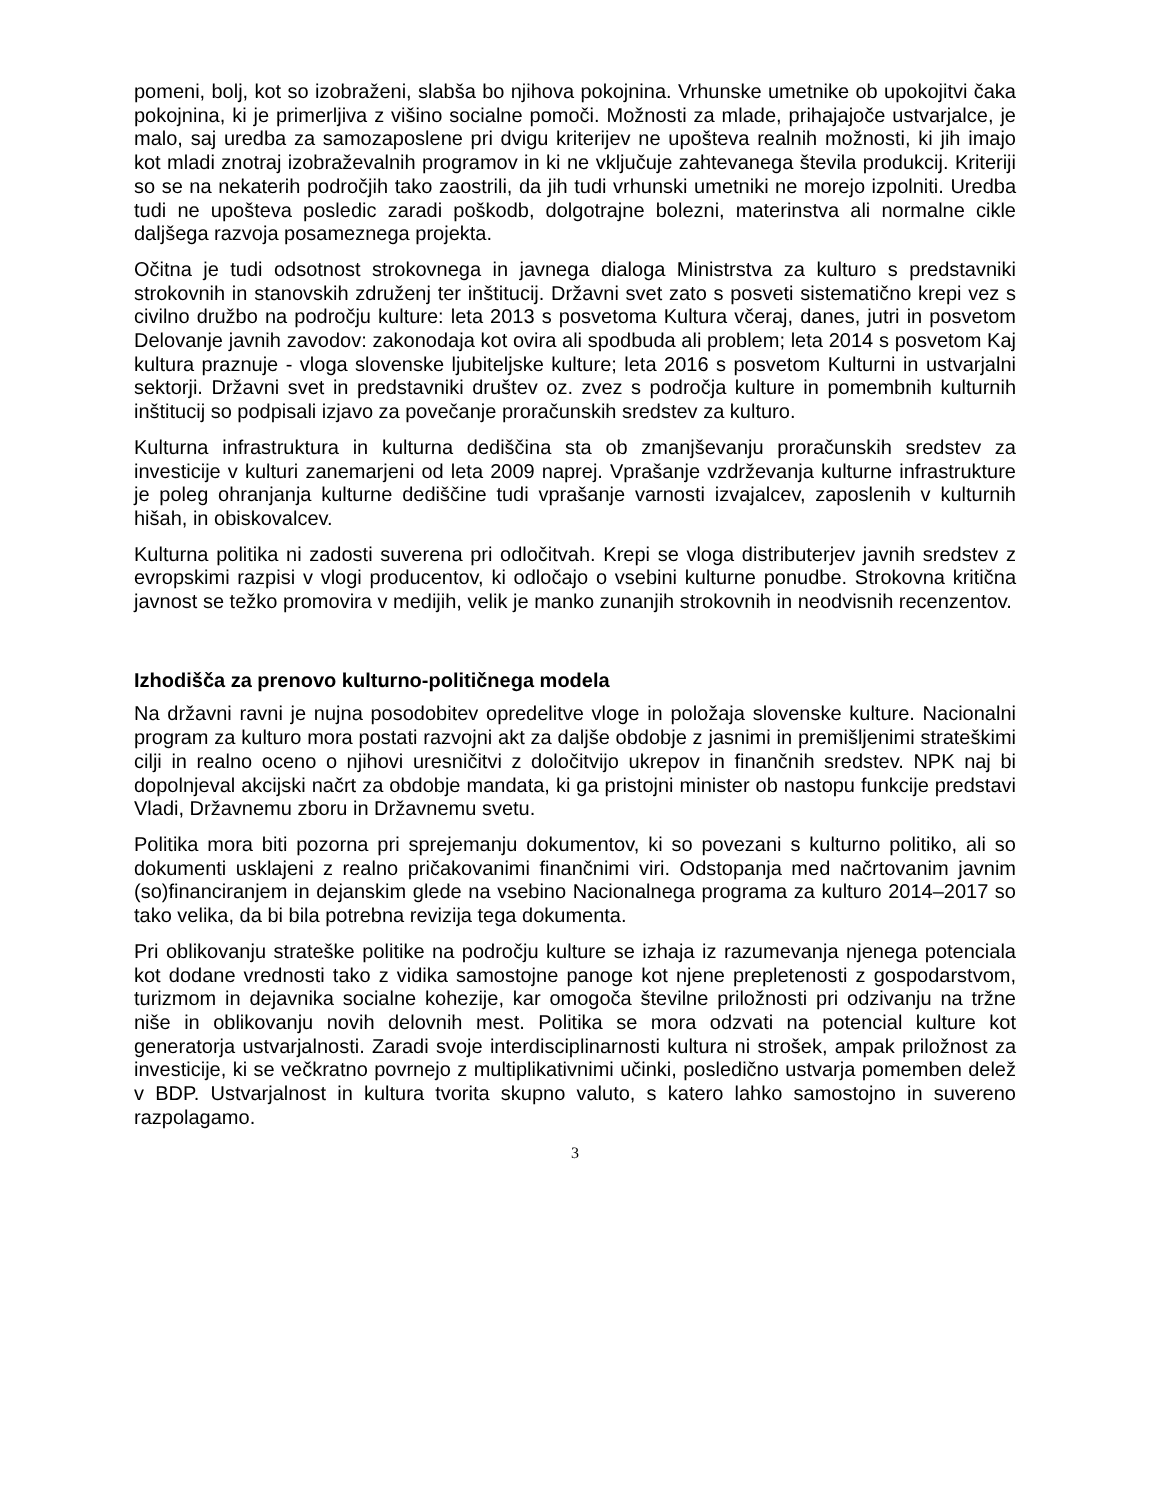pomeni, bolj, kot so izobraženi, slabša bo njihova pokojnina. Vrhunske umetnike ob upokojitvi čaka pokojnina, ki je primerljiva z višino socialne pomoči. Možnosti za mlade, prihajajoče ustvarjalce, je malo, saj uredba za samozaposlene pri dvigu kriterijev ne upošteva realnih možnosti, ki jih imajo kot mladi znotraj izobraževalnih programov in ki ne vključuje zahtevanega števila produkcij. Kriteriji so se na nekaterih področjih tako zaostrili, da jih tudi vrhunski umetniki ne morejo izpolniti. Uredba tudi ne upošteva posledic zaradi poškodb, dolgotrajne bolezni, materinstva ali normalne cikle daljšega razvoja posameznega projekta.
Očitna je tudi odsotnost strokovnega in javnega dialoga Ministrstva za kulturo s predstavniki strokovnih in stanovskih združenj ter inštitucij. Državni svet zato s posveti sistematično krepi vez s civilno družbo na področju kulture: leta 2013 s posvetoma Kultura včeraj, danes, jutri in posvetom Delovanje javnih zavodov: zakonodaja kot ovira ali spodbuda ali problem; leta 2014 s posvetom Kaj kultura praznuje - vloga slovenske ljubiteljske kulture; leta 2016 s posvetom Kulturni in ustvarjalni sektorji. Državni svet in predstavniki društev oz. zvez s področja kulture in pomembnih kulturnih inštitucij so podpisali izjavo za povečanje proračunskih sredstev za kulturo.
Kulturna infrastruktura in kulturna dediščina sta ob zmanjševanju proračunskih sredstev za investicije v kulturi zanemarjeni od leta 2009 naprej. Vprašanje vzdrževanja kulturne infrastrukture je poleg ohranjanja kulturne dediščine tudi vprašanje varnosti izvajalcev, zaposlenih v kulturnih hišah, in obiskovalcev.
Kulturna politika ni zadosti suverena pri odločitvah. Krepi se vloga distributerjev javnih sredstev z evropskimi razpisi v vlogi producentov, ki odločajo o vsebini kulturne ponudbe. Strokovna kritična javnost se težko promovira v medijih, velik je manko zunanjih strokovnih in neodvisnih recenzentov.
Izhodišča za prenovo kulturno-političnega modela
Na državni ravni je nujna posodobitev opredelitve vloge in položaja slovenske kulture. Nacionalni program za kulturo mora postati razvojni akt za daljše obdobje z jasnimi in premišljenimi strateškimi cilji in realno oceno o njihovi uresničitvi z določitvijo ukrepov in finančnih sredstev. NPK naj bi dopolnjeval akcijski načrt za obdobje mandata, ki ga pristojni minister ob nastopu funkcije predstavi Vladi, Državnemu zboru in Državnemu svetu.
Politika mora biti pozorna pri sprejemanju dokumentov, ki so povezani s kulturno politiko, ali so dokumenti usklajeni z realno pričakovanimi finančnimi viri. Odstopanja med načrtovanim javnim (so)financiranjem in dejanskim glede na vsebino Nacionalnega programa za kulturo 2014–2017 so tako velika, da bi bila potrebna revizija tega dokumenta.
Pri oblikovanju strateške politike na področju kulture se izhaja iz razumevanja njenega potenciala kot dodane vrednosti tako z vidika samostojne panoge kot njene prepletenosti z gospodarstvom, turizmom in dejavnika socialne kohezije, kar omogoča številne priložnosti pri odzivanju na tržne niše in oblikovanju novih delovnih mest. Politika se mora odzvati na potencial kulture kot generatorja ustvarjalnosti. Zaradi svoje interdisciplinarnosti kultura ni strošek, ampak priložnost za investicije, ki se večkratno povrnejo z multiplikativnimi učinki, posledično ustvarja pomemben delež v BDP. Ustvarjalnost in kultura tvorita skupno valuto, s katero lahko samostojno in suvereno razpolagamo.
3